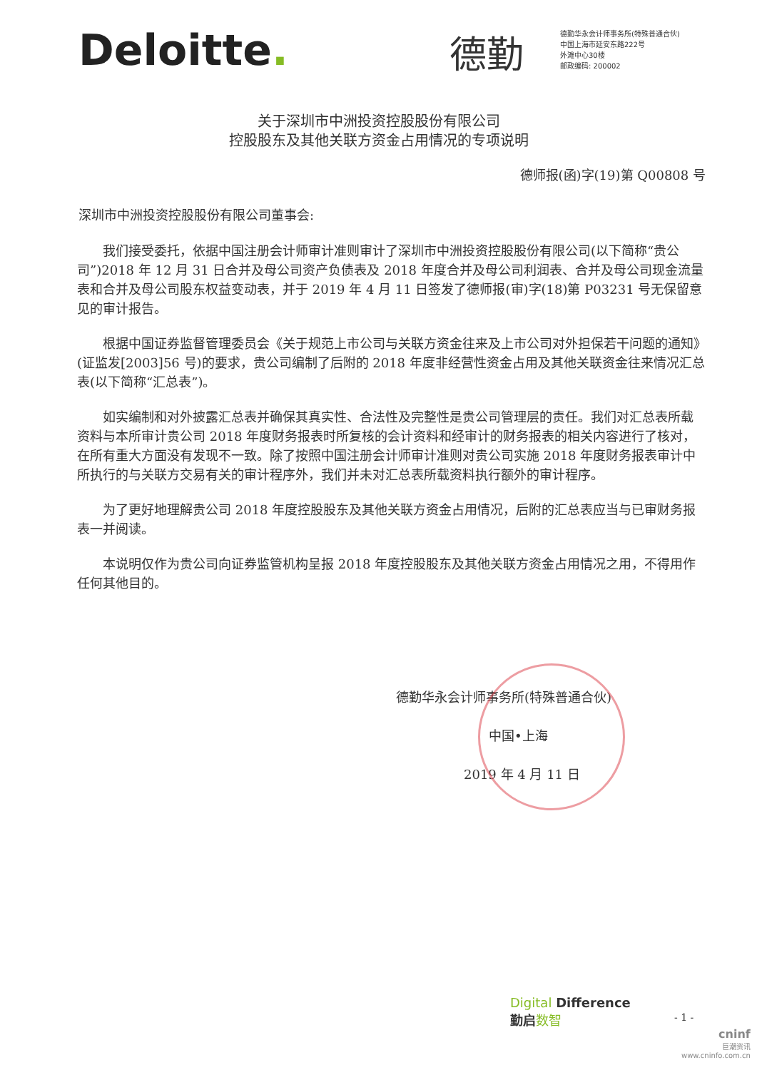Deloitte.
德勤
德勤华永会计师事务所(特殊普通合伙)
中国上海市延安东路222号
外滩中心30楼
邮政编码: 200002
关于深圳市中洲投资控股股份有限公司
控股股东及其他关联方资金占用情况的专项说明
德师报(函)字(19)第 Q00808 号
深圳市中洲投资控股股份有限公司董事会:
我们接受委托，依据中国注册会计师审计准则审计了深圳市中洲投资控股股份有限公司(以下简称“贵公司”)2018 年 12 月 31 日合并及母公司资产负债表及 2018 年度合并及母公司利润表、合并及母公司现金流量表和合并及母公司股东权益变动表，并于 2019 年 4 月 11 日签发了德师报(审)字(18)第 P03231 号无保留意见的审计报告。
根据中国证券监督管理委员会《关于规范上市公司与关联方资金往来及上市公司对外担保若干问题的通知》(证监发[2003]56 号)的要求，贵公司编制了后附的 2018 年度非经营性资金占用及其他关联资金往来情况汇总表(以下简称“汇总表”)。
如实编制和对外披露汇总表并确保其真实性、合法性及完整性是贵公司管理层的责任。我们对汇总表所载资料与本所审计贵公司 2018 年度财务报表时所复核的会计资料和经审计的财务报表的相关内容进行了核对，在所有重大方面没有发现不一致。除了按照中国注册会计师审计准则对贵公司实施 2018 年度财务报表审计中所执行的与关联方交易有关的审计程序外，我们并未对汇总表所载资料执行额外的审计程序。
为了更好地理解贵公司 2018 年度控股股东及其他关联方资金占用情况，后附的汇总表应当与已审财务报表一并阅读。
本说明仅作为贵公司向证券监管机构呈报 2018 年度控股股东及其他关联方资金占用情况之用，不得用作任何其他目的。
德勤华永会计师事务所(特殊普通合伙)
中国•上海
2019 年 4 月 11 日
Digital Difference
勤启 数智
- 1 -
cninf
巨潮资讯
www.cninfo.com.cn